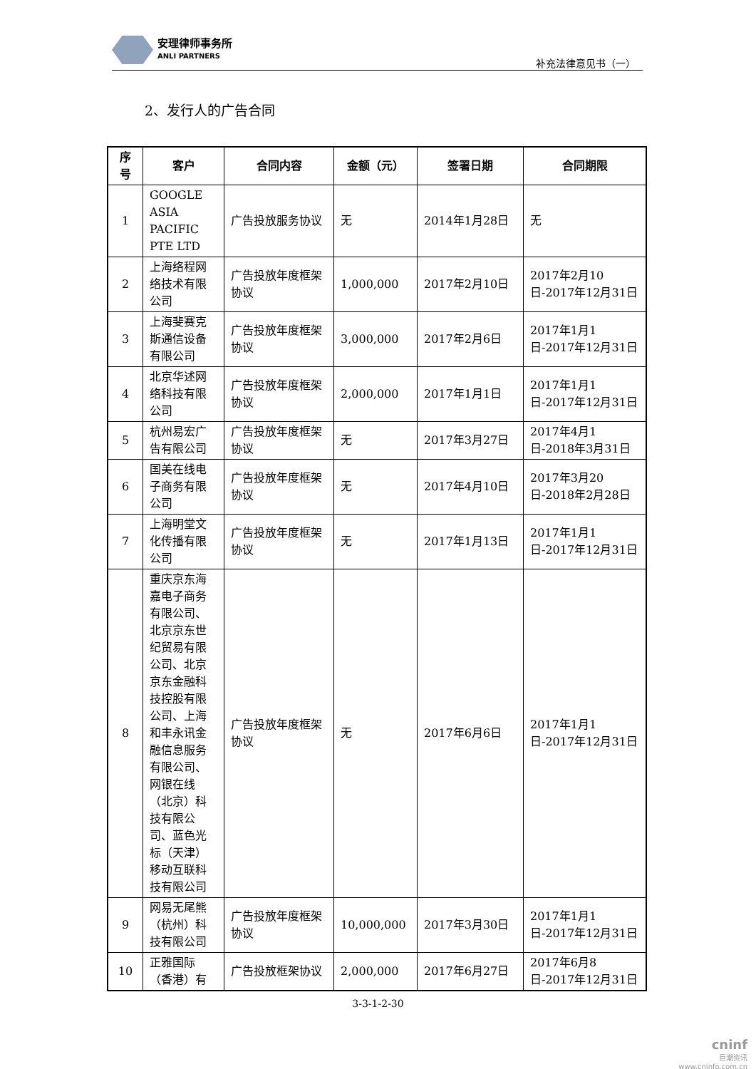安理律师事务所
ANLI PARTNERS
补充法律意见书（一）
2、发行人的广告合同
| 序号 | 客户 | 合同内容 | 金额（元） | 签署日期 | 合同期限 |
| --- | --- | --- | --- | --- | --- |
| 1 | GOOGLE ASIA PACIFIC PTE LTD | 广告投放服务协议 | 无 | 2014年1月28日 | 无 |
| 2 | 上海络程网络技术有限公司 | 广告投放年度框架协议 | 1,000,000 | 2017年2月10日 | 2017年2月10日-2017年12月31日 |
| 3 | 上海斐赛克斯通信设备有限公司 | 广告投放年度框架协议 | 3,000,000 | 2017年2月6日 | 2017年1月1日-2017年12月31日 |
| 4 | 北京华述网络科技有限公司 | 广告投放年度框架协议 | 2,000,000 | 2017年1月1日 | 2017年1月1日-2017年12月31日 |
| 5 | 杭州易宏广告有限公司 | 广告投放年度框架协议 | 无 | 2017年3月27日 | 2017年4月1日-2018年3月31日 |
| 6 | 国美在线电子商务有限公司 | 广告投放年度框架协议 | 无 | 2017年4月10日 | 2017年3月20日-2018年2月28日 |
| 7 | 上海明堂文化传播有限公司 | 广告投放年度框架协议 | 无 | 2017年1月13日 | 2017年1月1日-2017年12月31日 |
| 8 | 重庆京东海嘉电子商务有限公司、北京京东世纪贸易有限公司、北京京东金融科技控股有限公司、上海和丰永讯金融信息服务有限公司、网银在线（北京）科技有限公司、蓝色光标（天津）移动互联科技有限公司 | 广告投放年度框架协议 | 无 | 2017年6月6日 | 2017年1月1日-2017年12月31日 |
| 9 | 网易无尾熊（杭州）科技有限公司 | 广告投放年度框架协议 | 10,000,000 | 2017年3月30日 | 2017年1月1日-2017年12月31日 |
| 10 | 正雅国际（香港）有 | 广告投放框架协议 | 2,000,000 | 2017年6月27日 | 2017年6月8日-2017年12月31日 |
3-3-1-2-30
cninf
巨潮资讯
www.cninfo.com.cn